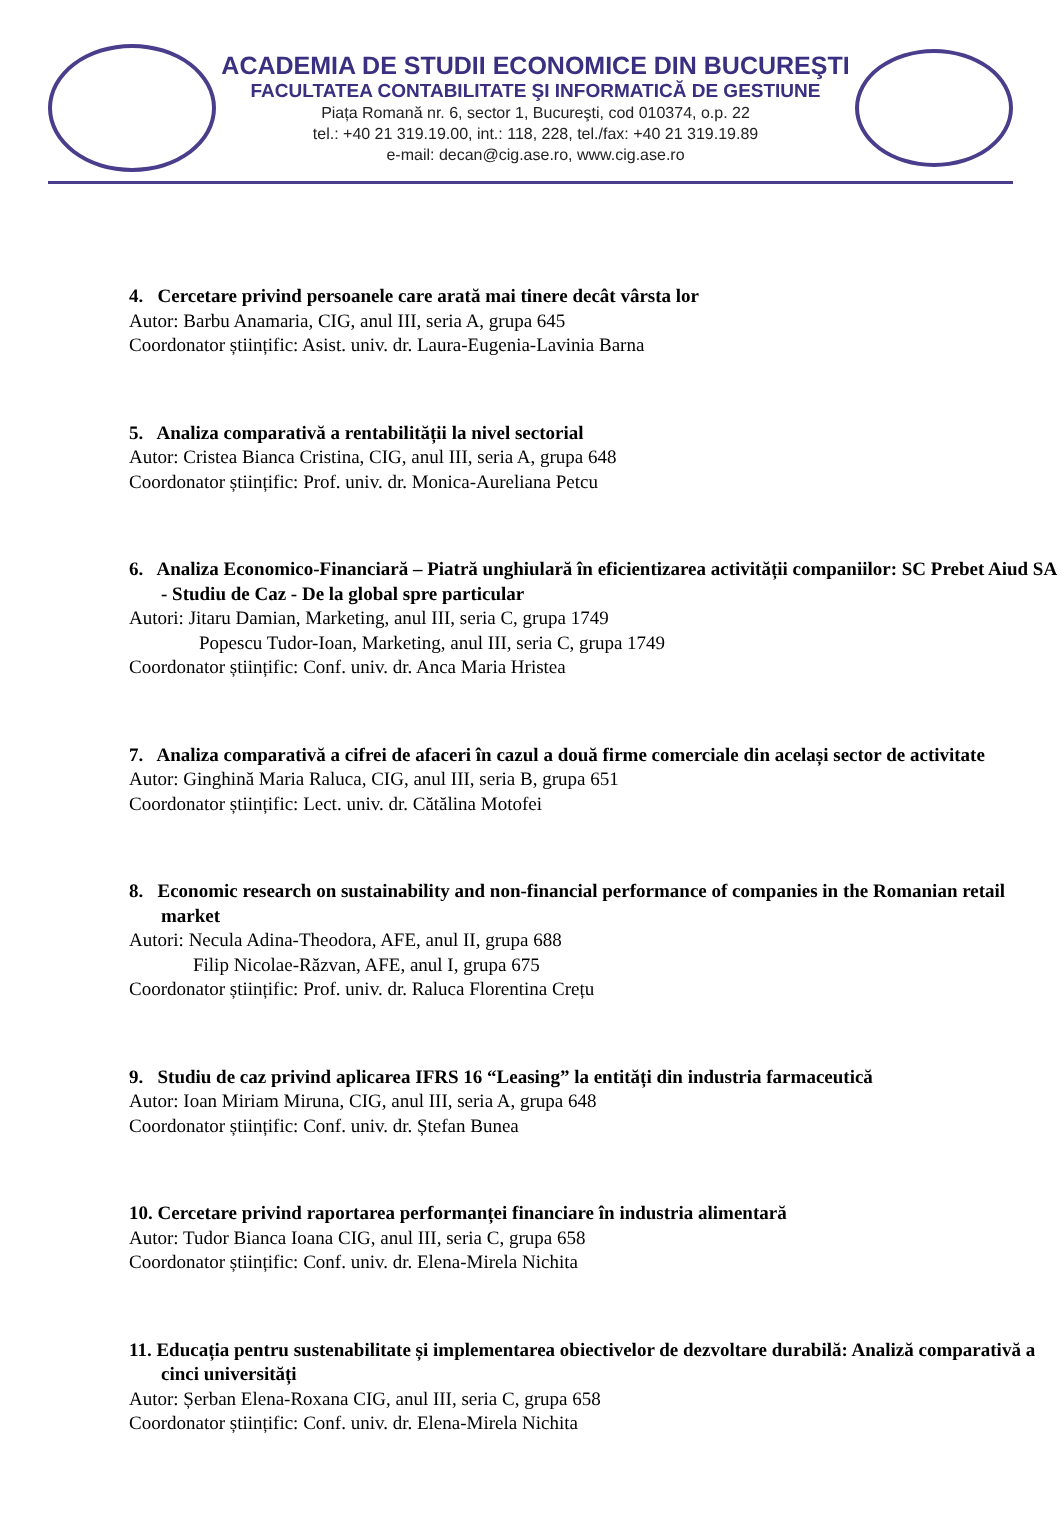ACADEMIA DE STUDII ECONOMICE DIN BUCUREŞTI
FACULTATEA CONTABILITATE ŞI INFORMATICĂ DE GESTIUNE
Piața Romană nr. 6, sector 1, Bucureşti, cod 010374, o.p. 22
tel.: +40 21 319.19.00, int.: 118, 228, tel./fax: +40 21 319.19.89
e-mail: decan@cig.ase.ro, www.cig.ase.ro
4. Cercetare privind persoanele care arată mai tinere decât vârsta lor
Autor: Barbu Anamaria, CIG, anul III, seria A, grupa 645
Coordonator științific: Asist. univ. dr. Laura-Eugenia-Lavinia Barna
5. Analiza comparativă a rentabilității la nivel sectorial
Autor: Cristea Bianca Cristina, CIG, anul III, seria A, grupa 648
Coordonator științific: Prof. univ. dr. Monica-Aureliana Petcu
6. Analiza Economico-Financiară – Piatră unghiulară în eficientizarea activității companiilor: SC Prebet Aiud SA - Studiu de Caz - De la global spre particular
Autori: Jitaru Damian, Marketing, anul III, seria C, grupa 1749
Popescu Tudor-Ioan, Marketing, anul III, seria C, grupa 1749
Coordonator științific: Conf. univ. dr. Anca Maria Hristea
7. Analiza comparativă a cifrei de afaceri în cazul a două firme comerciale din același sector de activitate
Autor: Ginghină Maria Raluca, CIG, anul III, seria B, grupa 651
Coordonator științific: Lect. univ. dr. Cătălina Motofei
8. Economic research on sustainability and non-financial performance of companies in the Romanian retail market
Autori: Necula Adina-Theodora, AFE, anul II, grupa 688
Filip Nicolae-Răzvan, AFE, anul I, grupa 675
Coordonator științific: Prof. univ. dr. Raluca Florentina Crețu
9. Studiu de caz privind aplicarea IFRS 16 “Leasing” la entități din industria farmaceutică
Autor: Ioan Miriam Miruna, CIG, anul III, seria A, grupa 648
Coordonator științific: Conf. univ. dr. Ștefan Bunea
10. Cercetare privind raportarea performanței financiare în industria alimentară
Autor: Tudor Bianca Ioana CIG, anul III, seria C, grupa 658
Coordonator științific: Conf. univ. dr. Elena-Mirela Nichita
11. Educația pentru sustenabilitate și implementarea obiectivelor de dezvoltare durabilă: Analiză comparativă a cinci universități
Autor: Șerban Elena-Roxana CIG, anul III, seria C, grupa 658
Coordonator științific: Conf. univ. dr. Elena-Mirela Nichita